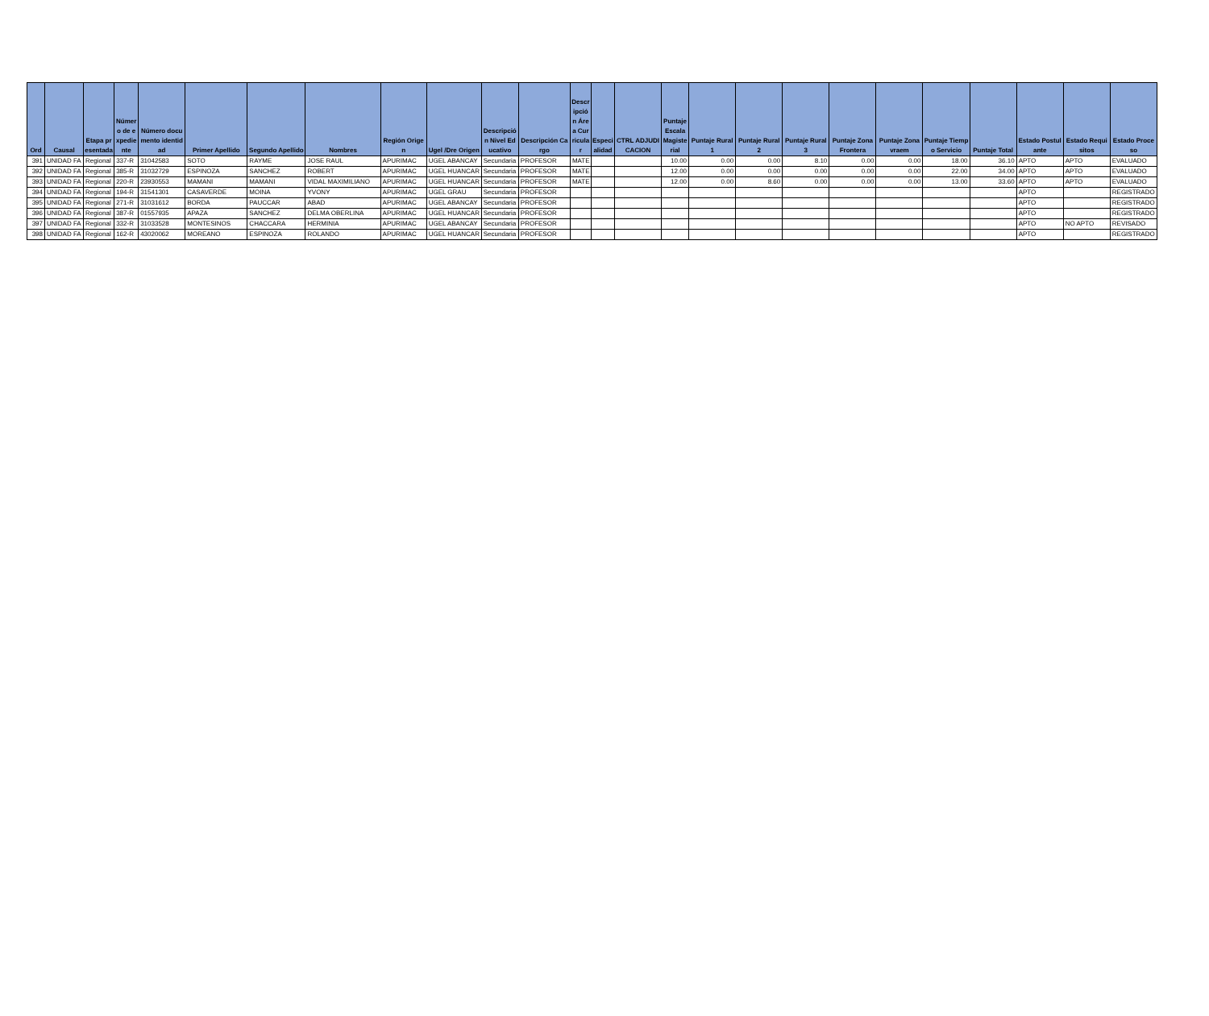| Ord | Causal | Etapa presentada | Número de expediente | Número documento identidad | Primer Apellido | Segundo Apellido | Nombres | Región Origen | Ugel /Dre Origen | Descripción Nivel Educativo | Descripción Cargo | Descripción Área Curricular | Especialidad | CTRL ADJUDICACION | Puntaje Escala Magisterial | Puntaje Rural 1 | Puntaje Rural 2 | Puntaje Rural 3 | Puntaje Zona Frontera | Puntaje Zona vraem | Puntaje Tiempo Servicio | Puntaje Total | Estado Postulante | Estado Requisitos | Estado Proceso |
| --- | --- | --- | --- | --- | --- | --- | --- | --- | --- | --- | --- | --- | --- | --- | --- | --- | --- | --- | --- | --- | --- | --- | --- | --- | --- |
| 391 | UNIDAD FA | Regional | 337-R | 31042583 | SOTO | RAYME | JOSE RAUL | APURIMAC | UGEL ABANCAY | Secundaria | PROFESOR | MATE | | | 10.00 | 0.00 | 0.00 | 8.10 | 0.00 | 0.00 | 18.00 | 36.10 | APTO | APTO | EVALUADO |
| 392 | UNIDAD FA | Regional | 385-R | 31032729 | ESPINOZA | SANCHEZ | ROBERT | APURIMAC | UGEL HUANCAR | Secundaria | PROFESOR | MATE | | | 12.00 | 0.00 | 0.00 | 0.00 | 0.00 | 0.00 | 22.00 | 34.00 | APTO | APTO | EVALUADO |
| 393 | UNIDAD FA | Regional | 220-R | 23930553 | MAMANI | MAMANI | VIDAL MAXIMILIANO | APURIMAC | UGEL HUANCAR | Secundaria | PROFESOR | MATE | | | 12.00 | 0.00 | 8.60 | 0.00 | 0.00 | 0.00 | 13.00 | 33.60 | APTO | APTO | EVALUADO |
| 394 | UNIDAD FA | Regional | 194-R | 31541301 | CASAVERDE | MOINA | YVONY | APURIMAC | UGEL GRAU | Secundaria | PROFESOR | | | | | | | | | | | | APTO | | REGISTRADO |
| 395 | UNIDAD FA | Regional | 271-R | 31031612 | BORDA | PAUCCAR | ABAD | APURIMAC | UGEL ABANCAY | Secundaria | PROFESOR | | | | | | | | | | | | APTO | | REGISTRADO |
| 396 | UNIDAD FA | Regional | 387-R | 01557935 | APAZA | SANCHEZ | DELMA OBERLINA | APURIMAC | UGEL HUANCAR | Secundaria | PROFESOR | | | | | | | | | | | | APTO | | REGISTRADO |
| 397 | UNIDAD FA | Regional | 332-R | 31033528 | MONTESINOS | CHACCARA | HERMINIA | APURIMAC | UGEL ABANCAY | Secundaria | PROFESOR | | | | | | | | | | | | APTO | NO APTO | REVISADO |
| 398 | UNIDAD FA | Regional | 162-R | 43020062 | MOREANO | ESPINOZA | ROLANDO | APURIMAC | UGEL HUANCAR | Secundaria | PROFESOR | | | | | | | | | | | | APTO | | REGISTRADO |